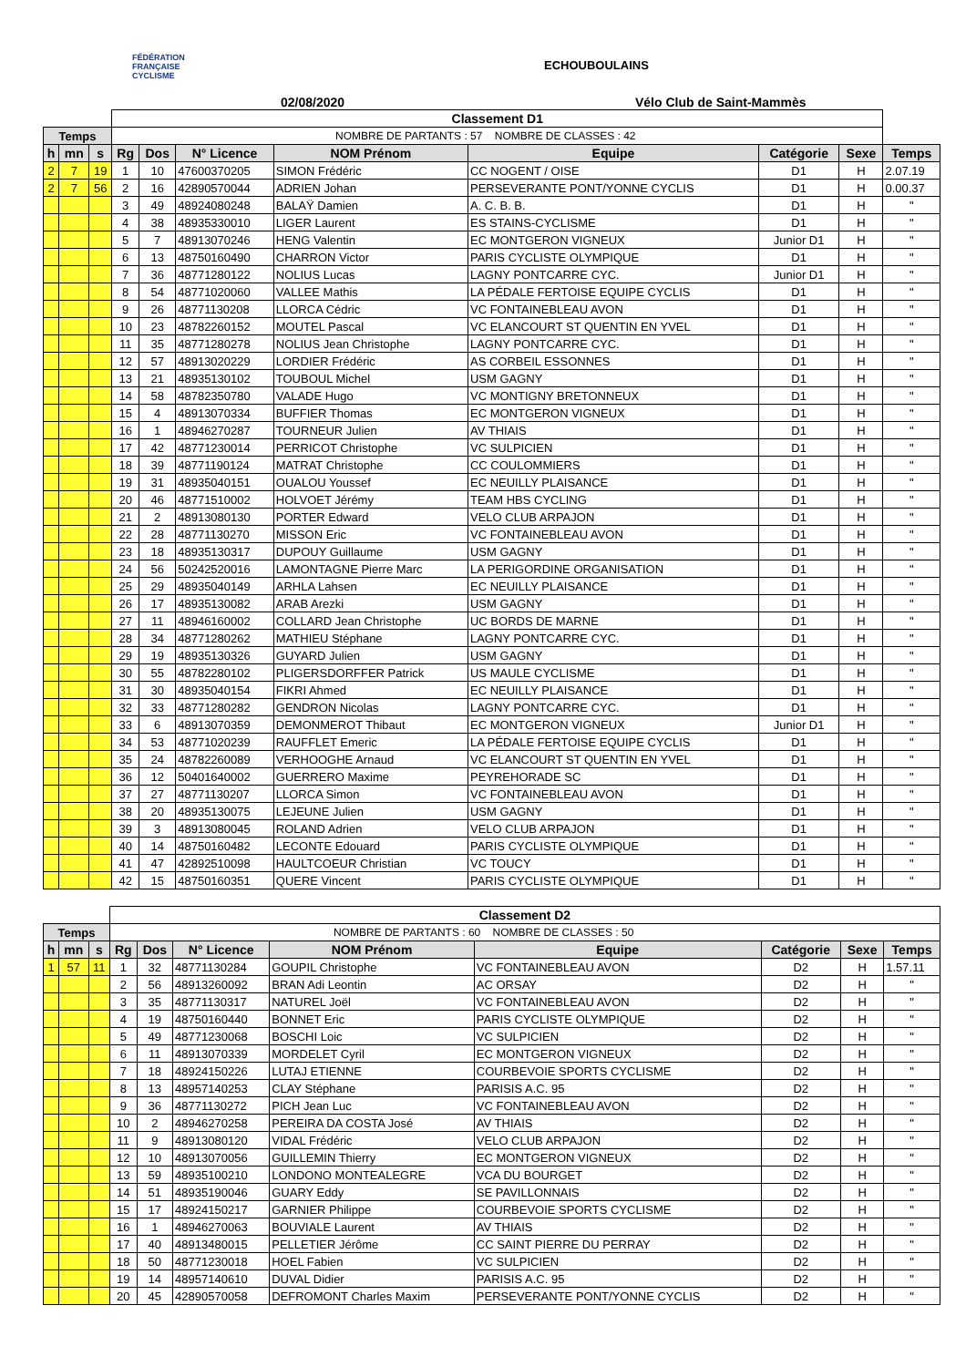FÉDÉRATION
FRANÇAISE
CYCLISME
ECHOUBOULAINS
02/08/2020 Vélo Club de Saint-Mammès
| | | | Classement D1 | | | | | | | |
| Temps | | | NOMBRE DE PARTANTS : 57 NOMBRE DE CLASSES : 42 | | | | | | | |
| h | mn | s | Rg | Dos | N° Licence | NOM Prénom | Equipe | Catégorie | Sexe | Temps |
| 2 | 7 | 19 | 1 | 10 | 47600370205 | SIMON Frédéric | CC NOGENT / OISE | D1 | H | 2.07.19 |
| 2 | 7 | 56 | 2 | 16 | 42890570044 | ADRIEN Johan | PERSEVERANTE PONT/YONNE CYCLIS | D1 | H | 0.00.37 |
| | | | 3 | 49 | 48924080248 | BALAŸ Damien | A. C. B. B. | D1 | H | " |
| | | | 4 | 38 | 48935330010 | LIGER Laurent | ES STAINS-CYCLISME | D1 | H | " |
| | | | 5 | 7 | 48913070246 | HENG Valentin | EC MONTGERON VIGNEUX | Junior D1 | H | " |
| | | | 6 | 13 | 48750160490 | CHARRON Victor | PARIS CYCLISTE OLYMPIQUE | D1 | H | " |
| | | | 7 | 36 | 48771280122 | NOLIUS Lucas | LAGNY PONTCARRE CYC. | Junior D1 | H | " |
| | | | 8 | 54 | 48771020060 | VALLEE Mathis | LA PÉDALE FERTOISE EQUIPE CYCLIS | D1 | H | " |
| | | | 9 | 26 | 48771130208 | LLORCA Cédric | VC FONTAINEBLEAU AVON | D1 | H | " |
| | | | 10 | 23 | 48782260152 | MOUTEL Pascal | VC ELANCOURT ST QUENTIN EN YVEL | D1 | H | " |
| | | | 11 | 35 | 48771280278 | NOLIUS Jean Christophe | LAGNY PONTCARRE CYC. | D1 | H | " |
| | | | 12 | 57 | 48913020229 | LORDIER Frédéric | AS CORBEIL ESSONNES | D1 | H | " |
| | | | 13 | 21 | 48935130102 | TOUBOUL Michel | USM GAGNY | D1 | H | " |
| | | | 14 | 58 | 48782350780 | VALADE Hugo | VC MONTIGNY BRETONNEUX | D1 | H | " |
| | | | 15 | 4 | 48913070334 | BUFFIER Thomas | EC MONTGERON VIGNEUX | D1 | H | " |
| | | | 16 | 1 | 48946270287 | TOURNEUR Julien | AV THIAIS | D1 | H | " |
| | | | 17 | 42 | 48771230014 | PERRICOT Christophe | VC SULPICIEN | D1 | H | " |
| | | | 18 | 39 | 48771190124 | MATRAT Christophe | CC COULOMMIERS | D1 | H | " |
| | | | 19 | 31 | 48935040151 | OUALOU Youssef | EC NEUILLY PLAISANCE | D1 | H | " |
| | | | 20 | 46 | 48771510002 | HOLVOET Jérémy | TEAM HBS CYCLING | D1 | H | " |
| | | | 21 | 2 | 48913080130 | PORTER Edward | VELO CLUB ARPAJON | D1 | H | " |
| | | | 22 | 28 | 48771130270 | MISSON Eric | VC FONTAINEBLEAU AVON | D1 | H | " |
| | | | 23 | 18 | 48935130317 | DUPOUY Guillaume | USM GAGNY | D1 | H | " |
| | | | 24 | 56 | 50242520016 | LAMONTAGNE Pierre Marc | LA PERIGORDINE ORGANISATION | D1 | H | " |
| | | | 25 | 29 | 48935040149 | ARHLA Lahsen | EC NEUILLY PLAISANCE | D1 | H | " |
| | | | 26 | 17 | 48935130082 | ARAB Arezki | USM GAGNY | D1 | H | " |
| | | | 27 | 11 | 48946160002 | COLLARD Jean Christophe | UC BORDS DE MARNE | D1 | H | " |
| | | | 28 | 34 | 48771280262 | MATHIEU Stéphane | LAGNY PONTCARRE CYC. | D1 | H | " |
| | | | 29 | 19 | 48935130326 | GUYARD Julien | USM GAGNY | D1 | H | " |
| | | | 30 | 55 | 48782280102 | PLIGERSDORFFER Patrick | US MAULE CYCLISME | D1 | H | " |
| | | | 31 | 30 | 48935040154 | FIKRI Ahmed | EC NEUILLY PLAISANCE | D1 | H | " |
| | | | 32 | 33 | 48771280282 | GENDRON Nicolas | LAGNY PONTCARRE CYC. | D1 | H | " |
| | | | 33 | 6 | 48913070359 | DEMONMEROT Thibaut | EC MONTGERON VIGNEUX | Junior D1 | H | " |
| | | | 34 | 53 | 48771020239 | RAUFFLET Emeric | LA PÉDALE FERTOISE EQUIPE CYCLIS | D1 | H | " |
| | | | 35 | 24 | 48782260089 | VERHOOGHE Arnaud | VC ELANCOURT ST QUENTIN EN YVEL | D1 | H | " |
| | | | 36 | 12 | 50401640002 | GUERRERO Maxime | PEYREHORADE SC | D1 | H | " |
| | | | 37 | 27 | 48771130207 | LLORCA Simon | VC FONTAINEBLEAU AVON | D1 | H | " |
| | | | 38 | 20 | 48935130075 | LEJEUNE Julien | USM GAGNY | D1 | H | " |
| | | | 39 | 3 | 48913080045 | ROLAND Adrien | VELO CLUB ARPAJON | D1 | H | " |
| | | | 40 | 14 | 48750160482 | LECONTE Edouard | PARIS CYCLISTE OLYMPIQUE | D1 | H | " |
| | | | 41 | 47 | 42892510098 | HAULTCOEUR Christian | VC TOUCY | D1 | H | " |
| | | | 42 | 15 | 48750160351 | QUERE Vincent | PARIS CYCLISTE OLYMPIQUE | D1 | H | " |
| | | | Classement D2 | | | | | | | |
| Temps | | | NOMBRE DE PARTANTS : 60 NOMBRE DE CLASSES : 50 | | | | | | | |
| h | mn | s | Rg | Dos | N° Licence | NOM Prénom | Equipe | Catégorie | Sexe | Temps |
| 1 | 57 | 11 | 1 | 32 | 48771130284 | GOUPIL Christophe | VC FONTAINEBLEAU AVON | D2 | H | 1.57.11 |
| | | | 2 | 56 | 48913260092 | BRAN Adi Leontin | AC ORSAY | D2 | H | " |
| | | | 3 | 35 | 48771130317 | NATUREL Joël | VC FONTAINEBLEAU AVON | D2 | H | " |
| | | | 4 | 19 | 48750160440 | BONNET Eric | PARIS CYCLISTE OLYMPIQUE | D2 | H | " |
| | | | 5 | 49 | 48771230068 | BOSCHI Loic | VC SULPICIEN | D2 | H | " |
| | | | 6 | 11 | 48913070339 | MORDELET Cyril | EC MONTGERON VIGNEUX | D2 | H | " |
| | | | 7 | 18 | 48924150226 | LUTAJ ETIENNE | COURBEVOIE SPORTS CYCLISME | D2 | H | " |
| | | | 8 | 13 | 48957140253 | CLAY Stéphane | PARISIS A.C. 95 | D2 | H | " |
| | | | 9 | 36 | 48771130272 | PICH Jean Luc | VC FONTAINEBLEAU AVON | D2 | H | " |
| | | | 10 | 2 | 48946270258 | PEREIRA DA COSTA José | AV THIAIS | D2 | H | " |
| | | | 11 | 9 | 48913080120 | VIDAL Frédéric | VELO CLUB ARPAJON | D2 | H | " |
| | | | 12 | 10 | 48913070056 | GUILLEMIN Thierry | EC MONTGERON VIGNEUX | D2 | H | " |
| | | | 13 | 59 | 48935100210 | LONDONO MONTEALEGRE | VCA DU BOURGET | D2 | H | " |
| | | | 14 | 51 | 48935190046 | GUARY Eddy | SE PAVILLONNAIS | D2 | H | " |
| | | | 15 | 17 | 48924150217 | GARNIER Philippe | COURBEVOIE SPORTS CYCLISME | D2 | H | " |
| | | | 16 | 1 | 48946270063 | BOUVIALE Laurent | AV THIAIS | D2 | H | " |
| | | | 17 | 40 | 48913480015 | PELLETIER Jérôme | CC SAINT PIERRE DU PERRAY | D2 | H | " |
| | | | 18 | 50 | 48771230018 | HOEL Fabien | VC SULPICIEN | D2 | H | " |
| | | | 19 | 14 | 48957140610 | DUVAL Didier | PARISIS A.C. 95 | D2 | H | " |
| | | | 20 | 45 | 42890570058 | DEFROMONT Charles Maxim | PERSEVERANTE PONT/YONNE CYCLIS | D2 | H | " |